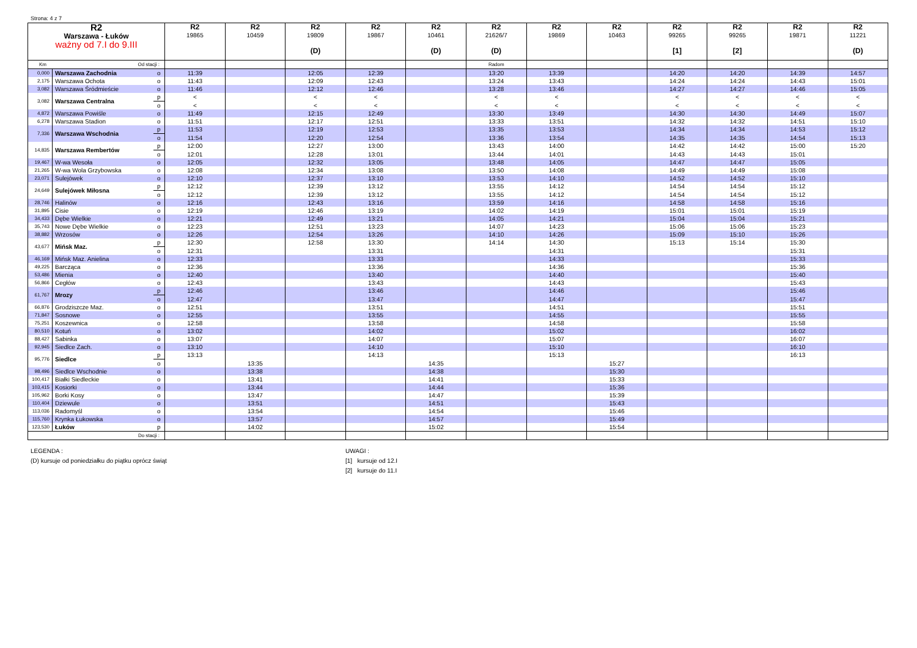Strona: 4 z 7
| R2 Warszawa - Łuków ważny od 7.I do 9.III | | | R2 19865 | R2 10459 | R2 19809 (D) | R2 19867 | R2 10461 (D) | R2 21626/7 (D) | R2 19869 | R2 10463 | R2 99265 [1] | R2 99265 [2] | R2 19871 | R2 11221 (D) |
| --- | --- | --- | --- | --- | --- | --- | --- | --- | --- | --- | --- | --- | --- | --- |
| Km Od stacji : | | | | | | | | Radom | | | | | | |
| 0,000 | Warszawa Zachodnia | o | 11:39 | | 12:05 | 12:39 | | 13:20 | 13:39 | | 14:20 | 14:20 | 14:39 | 14:57 |
| 2,175 | Warszawa Ochota | o | 11:43 | | 12:09 | 12:43 | | 13:24 | 13:43 | | 14:24 | 14:24 | 14:43 | 15:01 |
| 3,082 | Warszawa Śródmieście | o | 11:46 | | 12:12 | 12:46 | | 13:28 | 13:46 | | 14:27 | 14:27 | 14:46 | 15:05 |
| 3,082 | Warszawa Centralna | p | < | | < | < | | < | < | | < | < | < | < |
| | | o | < | | < | < | | < | < | | < | < | < | < |
| 4,872 | Warszawa Powiśle | o | 11:49 | | 12:15 | 12:49 | | 13:30 | 13:49 | | 14:30 | 14:30 | 14:49 | 15:07 |
| 6,278 | Warszawa Stadion | o | 11:51 | | 12:17 | 12:51 | | 13:33 | 13:51 | | 14:32 | 14:32 | 14:51 | 15:10 |
| 7,336 | Warszawa Wschodnia | p | 11:53 | | 12:19 | 12:53 | | 13:35 | 13:53 | | 14:34 | 14:34 | 14:53 | 15:12 |
| | | o | 11:54 | | 12:20 | 12:54 | | 13:36 | 13:54 | | 14:35 | 14:35 | 14:54 | 15:13 |
| 14,835 | Warszawa Rembertów | p | 12:00 | | 12:27 | 13:00 | | 13:43 | 14:00 | | 14:42 | 14:42 | 15:00 | 15:20 |
| | | o | 12:01 | | 12:28 | 13:01 | | 13:44 | 14:01 | | 14:43 | 14:43 | 15:01 | |
| 19,467 | W-wa Wesoła | o | 12:05 | | 12:32 | 13:05 | | 13:48 | 14:05 | | 14:47 | 14:47 | 15:05 | |
| 21,265 | W-wa Wola Grzybowska | o | 12:08 | | 12:34 | 13:08 | | 13:50 | 14:08 | | 14:49 | 14:49 | 15:08 | |
| 23,071 | Sulejówek | o | 12:10 | | 12:37 | 13:10 | | 13:53 | 14:10 | | 14:52 | 14:52 | 15:10 | |
| 24,649 | Sulejówek Miłosna | p | 12:12 | | 12:39 | 13:12 | | 13:55 | 14:12 | | 14:54 | 14:54 | 15:12 | |
| | | o | 12:12 | | 12:39 | 13:12 | | 13:55 | 14:12 | | 14:54 | 14:54 | 15:12 | |
| 28,746 | Halinów | o | 12:16 | | 12:43 | 13:16 | | 13:59 | 14:16 | | 14:58 | 14:58 | 15:16 | |
| 31,895 | Cisie | o | 12:19 | | 12:46 | 13:19 | | 14:02 | 14:19 | | 15:01 | 15:01 | 15:19 | |
| 34,433 | Dębe Wielkie | o | 12:21 | | 12:49 | 13:21 | | 14:05 | 14:21 | | 15:04 | 15:04 | 15:21 | |
| 35,743 | Nowe Dębe Wielkie | o | 12:23 | | 12:51 | 13:23 | | 14:07 | 14:23 | | 15:06 | 15:06 | 15:23 | |
| 38,882 | Wrzosów | o | 12:26 | | 12:54 | 13:26 | | 14:10 | 14:26 | | 15:09 | 15:10 | 15:26 | |
| 43,677 | Mińsk Maz. | p | 12:30 | | 12:58 | 13:30 | | 14:14 | 14:30 | | 15:13 | 15:14 | 15:30 | |
| | | o | 12:31 | | | 13:31 | | | 14:31 | | | | 15:31 | |
| 46,169 | Mińsk Maz. Anielina | o | 12:33 | | | 13:33 | | | 14:33 | | | | 15:33 | |
| 49,225 | Barcząca | o | 12:36 | | | 13:36 | | | 14:36 | | | | 15:36 | |
| 53,486 | Mienia | o | 12:40 | | | 13:40 | | | 14:40 | | | | 15:40 | |
| 56,866 | Cegłów | o | 12:43 | | | 13:43 | | | 14:43 | | | | 15:43 | |
| 61,767 | Mrozy | p | 12:46 | | | 13:46 | | | 14:46 | | | | 15:46 | |
| | | o | 12:47 | | | 13:47 | | | 14:47 | | | | 15:47 | |
| 66,876 | Grodziszcze Maz. | o | 12:51 | | | 13:51 | | | 14:51 | | | | 15:51 | |
| 71,847 | Sosnowe | o | 12:55 | | | 13:55 | | | 14:55 | | | | 15:55 | |
| 75,251 | Koszewnica | o | 12:58 | | | 13:58 | | | 14:58 | | | | 15:58 | |
| 80,510 | Kotuń | o | 13:02 | | | 14:02 | | | 15:02 | | | | 16:02 | |
| 88,427 | Sabinka | o | 13:07 | | | 14:07 | | | 15:07 | | | | 16:07 | |
| 92,945 | Siedlce Zach. | o | 13:10 | | | 14:10 | | | 15:10 | | | | 16:10 | |
| 95,776 | Siedlce | p | 13:13 | | | 14:13 | | | 15:13 | | | | 16:13 | |
| | | o | | 13:35 | | | 14:35 | | | 15:27 | | | | |
| 98,496 | Siedlce Wschodnie | o | | 13:38 | | | 14:38 | | | 15:30 | | | | |
| 100,417 | Białki Siedleckie | o | | 13:41 | | | 14:41 | | | 15:33 | | | | |
| 103,415 | Kosiorki | o | | 13:44 | | | 14:44 | | | 15:36 | | | | |
| 105,962 | Borki Kosy | o | | 13:47 | | | 14:47 | | | 15:39 | | | | |
| 110,404 | Dziewule | o | | 13:51 | | | 14:51 | | | 15:43 | | | | |
| 113,036 | Radomyśl | o | | 13:54 | | | 14:54 | | | 15:46 | | | | |
| 115,760 | Krynka Łukowska | o | | 13:57 | | | 14:57 | | | 15:49 | | | | |
| 123,530 | Łuków | p | | 14:02 | | | 15:02 | | | 15:54 | | | | |
| Do stacji : | | | | | | | | | | | | | | |
LEGENDA :
(D) kursuje od poniedziałku do piątku oprócz świąt
UWAGI :
[1] kursuje od 12.I
[2] kursuje do 11.I